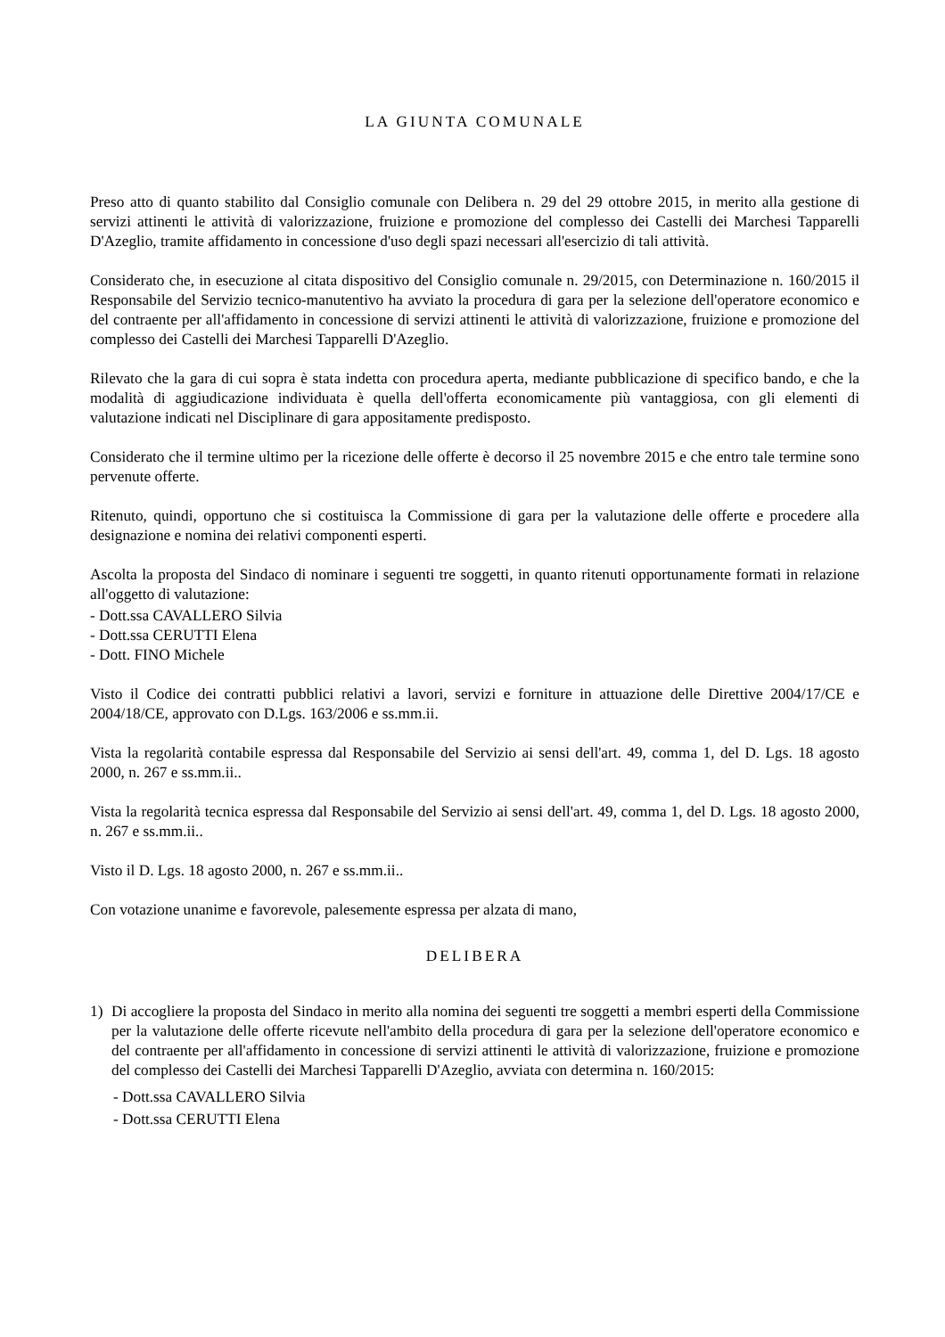LA GIUNTA COMUNALE
Preso atto di quanto stabilito dal Consiglio comunale con Delibera n. 29 del 29 ottobre 2015, in merito alla gestione di servizi attinenti le attività di valorizzazione, fruizione e promozione del complesso dei Castelli dei Marchesi Tapparelli D'Azeglio, tramite affidamento in concessione d'uso degli spazi necessari all'esercizio di tali attività.
Considerato che, in esecuzione al citata dispositivo del Consiglio comunale n. 29/2015, con Determinazione n. 160/2015 il Responsabile del Servizio tecnico-manutentivo ha avviato la procedura di gara per la selezione dell'operatore economico e del contraente per all'affidamento in concessione di servizi attinenti le attività di valorizzazione, fruizione e promozione del complesso dei Castelli dei Marchesi Tapparelli D'Azeglio.
Rilevato che la gara di cui sopra è stata indetta con procedura aperta, mediante pubblicazione di specifico bando, e che la modalità di aggiudicazione individuata è quella dell'offerta economicamente più vantaggiosa, con gli elementi di valutazione indicati nel Disciplinare di gara appositamente predisposto.
Considerato che il termine ultimo per la ricezione delle offerte è decorso il 25 novembre 2015 e che entro tale termine sono pervenute offerte.
Ritenuto, quindi, opportuno che si costituisca la Commissione di gara per la valutazione delle offerte e procedere alla designazione e nomina dei relativi componenti esperti.
Ascolta la proposta del Sindaco di nominare i seguenti tre soggetti, in quanto ritenuti opportunamente formati in relazione all'oggetto di valutazione:
- Dott.ssa CAVALLERO Silvia
- Dott.ssa CERUTTI Elena
- Dott. FINO Michele
Visto il Codice dei contratti pubblici relativi a lavori, servizi e forniture in attuazione delle Direttive 2004/17/CE e 2004/18/CE, approvato con D.Lgs. 163/2006 e ss.mm.ii.
Vista la regolarità contabile espressa dal Responsabile del Servizio ai sensi dell'art. 49, comma 1, del D. Lgs. 18 agosto 2000, n. 267 e ss.mm.ii..
Vista la regolarità tecnica espressa dal Responsabile del Servizio ai sensi dell'art. 49, comma 1, del D. Lgs. 18 agosto 2000, n. 267 e ss.mm.ii..
Visto il D. Lgs. 18 agosto 2000, n. 267 e ss.mm.ii..
Con votazione unanime e favorevole, palesemente espressa per alzata di mano,
DELIBERA
1) Di accogliere la proposta del Sindaco in merito alla nomina dei seguenti tre soggetti a membri esperti della Commissione per la valutazione delle offerte ricevute nell'ambito della procedura di gara per la selezione dell'operatore economico e del contraente per all'affidamento in concessione di servizi attinenti le attività di valorizzazione, fruizione e promozione del complesso dei Castelli dei Marchesi Tapparelli D'Azeglio, avviata con determina n. 160/2015:
- Dott.ssa CAVALLERO Silvia
- Dott.ssa CERUTTI Elena